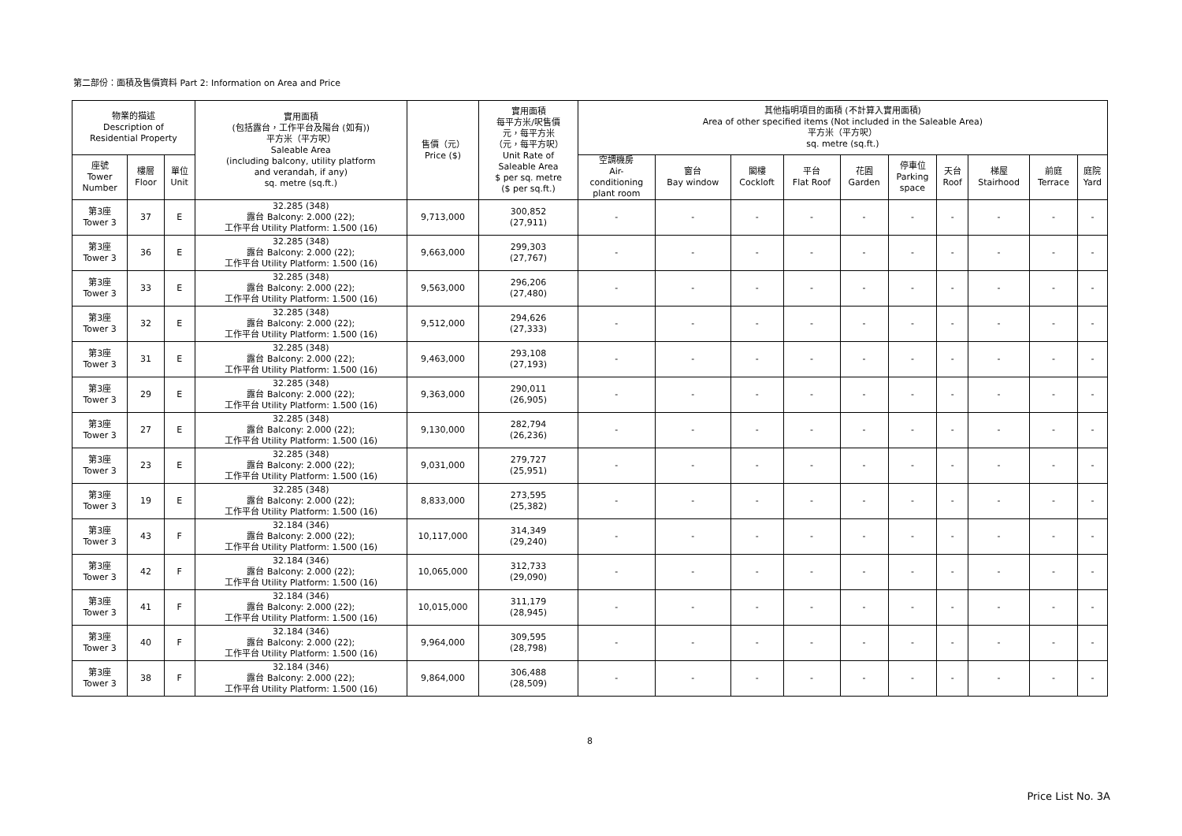第二部份：面積及售價資料 Part 2: Information on Area and Price
| 物業的描述 Description of Residential Property | | | 實用面積 (包括露台，工作平台及陽台 (如有)) 平方米（平方呎） Saleable Area (including balcony, utility platform and verandah, if any) sq. metre (sq.ft.) | 售價（元） Price ($) | 實用面積 每平方米/呎售價 元，每平方米 （元，每平方呎） Unit Rate of Saleable Area $ per sq. metre ($ per sq.ft.) | 其他指明項目的面積 (不計算入實用面積) Area of other specified items (Not included in the Saleable Area) 平方米（平方呎） sq. metre (sq.ft.) | | | | | | | | | |
| --- | --- | --- | --- | --- | --- | --- | --- | --- | --- | --- | --- | --- | --- | --- | --- |
| 座號 Tower Number | 樓層 Floor | 單位 Unit | | | | 空調機房 Air- conditioning plant room | 窗台 Bay window | 閣樓 Cockloft | 平台 Flat Roof | 花園 Garden | 停車位 Parking space | 天台 Roof | 梯屋 Stairhood | 前庭 Terrace | 庭院 Yard |
| 第3座 Tower 3 | 37 | E | 32.285 (348) 露台 Balcony: 2.000 (22); 工作平台 Utility Platform: 1.500 (16) | 9,713,000 | 300,852 (27,911) | - | - | - | - | - | - | - | - | - | - |
| 第3座 Tower 3 | 36 | E | 32.285 (348) 露台 Balcony: 2.000 (22); 工作平台 Utility Platform: 1.500 (16) | 9,663,000 | 299,303 (27,767) | - | - | - | - | - | - | - | - | - | - |
| 第3座 Tower 3 | 33 | E | 32.285 (348) 露台 Balcony: 2.000 (22); 工作平台 Utility Platform: 1.500 (16) | 9,563,000 | 296,206 (27,480) | - | - | - | - | - | - | - | - | - | - |
| 第3座 Tower 3 | 32 | E | 32.285 (348) 露台 Balcony: 2.000 (22); 工作平台 Utility Platform: 1.500 (16) | 9,512,000 | 294,626 (27,333) | - | - | - | - | - | - | - | - | - | - |
| 第3座 Tower 3 | 31 | E | 32.285 (348) 露台 Balcony: 2.000 (22); 工作平台 Utility Platform: 1.500 (16) | 9,463,000 | 293,108 (27,193) | - | - | - | - | - | - | - | - | - | - |
| 第3座 Tower 3 | 29 | E | 32.285 (348) 露台 Balcony: 2.000 (22); 工作平台 Utility Platform: 1.500 (16) | 9,363,000 | 290,011 (26,905) | - | - | - | - | - | - | - | - | - | - |
| 第3座 Tower 3 | 27 | E | 32.285 (348) 露台 Balcony: 2.000 (22); 工作平台 Utility Platform: 1.500 (16) | 9,130,000 | 282,794 (26,236) | - | - | - | - | - | - | - | - | - | - |
| 第3座 Tower 3 | 23 | E | 32.285 (348) 露台 Balcony: 2.000 (22); 工作平台 Utility Platform: 1.500 (16) | 9,031,000 | 279,727 (25,951) | - | - | - | - | - | - | - | - | - | - |
| 第3座 Tower 3 | 19 | E | 32.285 (348) 露台 Balcony: 2.000 (22); 工作平台 Utility Platform: 1.500 (16) | 8,833,000 | 273,595 (25,382) | - | - | - | - | - | - | - | - | - | - |
| 第3座 Tower 3 | 43 | F | 32.184 (346) 露台 Balcony: 2.000 (22); 工作平台 Utility Platform: 1.500 (16) | 10,117,000 | 314,349 (29,240) | - | - | - | - | - | - | - | - | - | - |
| 第3座 Tower 3 | 42 | F | 32.184 (346) 露台 Balcony: 2.000 (22); 工作平台 Utility Platform: 1.500 (16) | 10,065,000 | 312,733 (29,090) | - | - | - | - | - | - | - | - | - | - |
| 第3座 Tower 3 | 41 | F | 32.184 (346) 露台 Balcony: 2.000 (22); 工作平台 Utility Platform: 1.500 (16) | 10,015,000 | 311,179 (28,945) | - | - | - | - | - | - | - | - | - | - |
| 第3座 Tower 3 | 40 | F | 32.184 (346) 露台 Balcony: 2.000 (22); 工作平台 Utility Platform: 1.500 (16) | 9,964,000 | 309,595 (28,798) | - | - | - | - | - | - | - | - | - | - |
| 第3座 Tower 3 | 38 | F | 32.184 (346) 露台 Balcony: 2.000 (22); 工作平台 Utility Platform: 1.500 (16) | 9,864,000 | 306,488 (28,509) | - | - | - | - | - | - | - | - | - | - |
8
Price List No. 3A